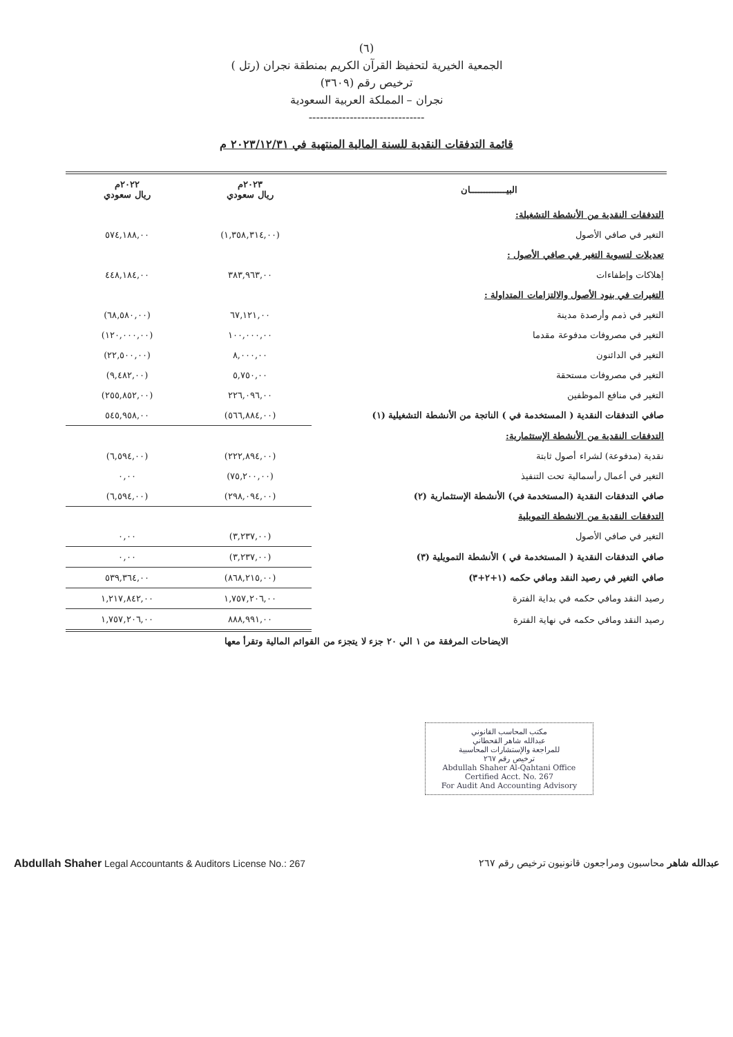(٦)
الجمعية الخيرية لتحفيظ القرآن الكريم بمنطقة نجران (رتل )
ترخيص رقم (٣٦٠٩)
نجران – المملكة العربية السعودية
-------------------------------
قائمة التدفقات النقدية للسنة المالية المنتهية في ٢٠٢٣/١٢/٣١ م
| البيـــــــــــــان | ٢٠٢٣م ريال سعودي | ٢٠٢٢م ريال سعودي |
| --- | --- | --- |
| التدفقات النقدية من الأنشطة التشغيلة: | | |
| التغير في صافي الأصول | (١,٣٥٨,٣١٤,٠٠) | ٥٧٤,١٨٨,٠٠ |
| تعديلات لتسوية التغير في صافي الأصول : | | |
| إهلاكات وإطفاءات | ٣٨٣,٩٦٣,٠٠ | ٤٤٨,١٨٤,٠٠ |
| التغيرات في بنود الأصول والالتزامات المتداولة : | | |
| التغير في ذمم وأرصدة مدينة | ٦٧,١٢١,٠٠ | (٦٨,٥٨٠,٠٠) |
| التغير في مصروفات مدفوعة مقدما | ١٠٠,٠٠٠,٠٠ | (١٢٠,٠٠٠,٠٠) |
| التغير في الدائنون | ٨,٠٠٠,٠٠ | (٢٢,٥٠٠,٠٠) |
| التغير في مصروفات مستحقة | ٥,٧٥٠,٠٠ | (٩,٤٨٢,٠٠) |
| التغير في منافع الموظفين | ٢٢٦,٠٩٦,٠٠ | (٢٥٥,٨٥٢,٠٠) |
| صافي التدفقات النقدية ( المستخدمة في ) الناتجة من الأنشطة التشغيلية (١) | (٥٦٦,٨٨٤,٠٠) | ٥٤٥,٩٥٨,٠٠ |
| التدفقات النقدية من الأنشطة الإستثمارية: | | |
| نقدية (مدفوعة) لشراء أصول ثابتة | (٢٢٢,٨٩٤,٠٠) | (٦,٥٩٤,٠٠) |
| التغير في أعمال رأسمالية تحت التنفيذ | (٧٥,٢٠٠,٠٠) | ٠,٠٠ |
| صافي التدفقات النقدية (المستخدمة في) الأنشطة الإستثمارية (٢) | (٢٩٨,٠٩٤,٠٠) | (٦,٥٩٤,٠٠) |
| التدفقات النقدية من الانشطة التمويلية | | |
| التغير في صافي الأصول | (٣,٢٣٧,٠٠) | ٠,٠٠ |
| صافي التدفقات النقدية ( المستخدمة في ) الأنشطة التمويلية (٣) | (٣,٢٣٧,٠٠) | ٠,٠٠ |
| صافي التغير في رصيد النقد ومافي حكمه (١+٢+٣) | (٨٦٨,٢١٥,٠٠) | ٥٣٩,٣٦٤,٠٠ |
| رصيد النقد ومافي حكمه في بداية الفترة | ١,٧٥٧,٢٠٦,٠٠ | ١,٢١٧,٨٤٢,٠٠ |
| رصيد النقد ومافي حكمه في نهاية الفترة | ٨٨٨,٩٩١,٠٠ | ١,٧٥٧,٢٠٦,٠٠ |
الايضاحات المرفقة من ١ الي ٢٠ جزء لا يتجزء من القوائم المالية وتقرأ معها
مكتب المحاسب القانوني
عبدالله شاهر القحطاني
للمراجعة والإستشارات المحاسبية
ترخيص رقم ٢٦٧
Abdullah Shaher Al-Qahtani Office
Certified Acct. No. 267
For Audit And Accounting Advisory
Abdullah Shaher Legal Accountants & Auditors License No.: 267 عبدالله شاهر محاسبون ومراجعون قانونيون ترخيص رقم ٢٦٧